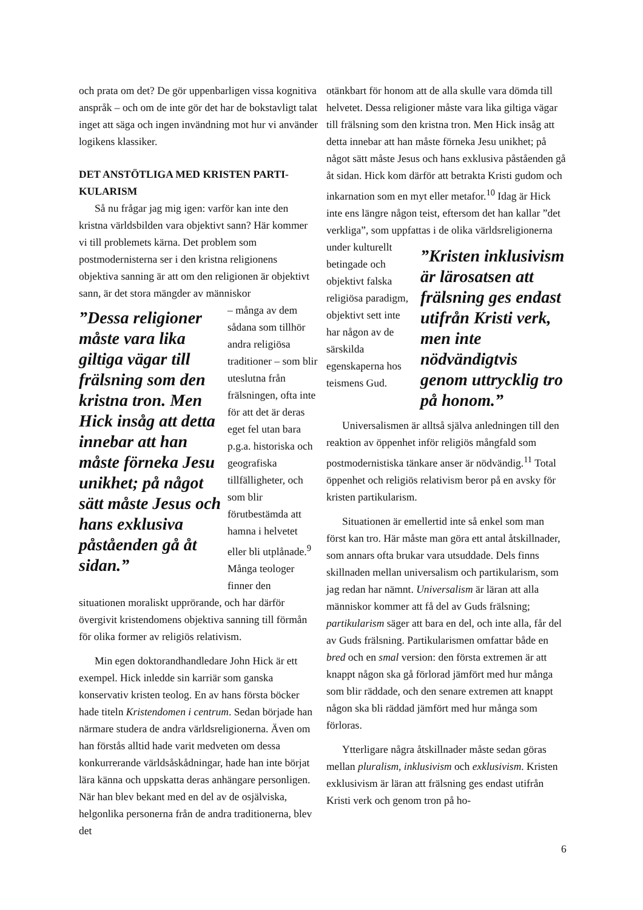och prata om det? De gör uppenbarligen vissa kognitiva anspråk – och om de inte gör det har de bokstavligt talat inget att säga och ingen invändning mot hur vi använder logikens klassiker.
DET ANSTÖTLIGA MED KRISTEN PARTI-KULARISM
Så nu frågar jag mig igen: varför kan inte den kristna världsbilden vara objektivt sann? Här kommer vi till problemets kärna. Det problem som postmodernisterna ser i den kristna religionens objektiva sanning är att om den religionen är objektivt sann, är det stora mängder av människor
”Dessa religioner måste vara lika giltiga vägar till frälsning som den kristna tron. Men Hick insåg att detta innebar att han måste förneka Jesu unikhet; på något sätt måste Jesus och hans exklusiva påståenden gå åt sidan.”
– många av dem sådana som tillhör andra religiösa traditioner – som blir uteslutna från frälsningen, ofta inte för att det är deras eget fel utan bara p.g.a. historiska och geografiska tillfälligheter, och som blir förutbestämda att hamna i helvetet eller bli utplånade.<sup>9</sup> Många teologer finner den situationen moraliskt upprörande, och har därför övergivit kristendomens objektiva sanning till förmån för olika former av religiös relativism.
Min egen doktorandhandledare John Hick är ett exempel. Hick inledde sin karriär som ganska konservativ kristen teolog. En av hans första böcker hade titeln Kristendomen i centrum. Sedan började han närmare studera de andra världsreligionerna. Även om han förstås alltid hade varit medveten om dessa konkurrerande världsåskådningar, hade han inte börjat lära känna och uppskatta deras anhängare personligen. När han blev bekant med en del av de osjälviska, helgonlika personerna från de andra traditionerna, blev det
otänkbart för honom att de alla skulle vara dömda till helvetet. Dessa religioner måste vara lika giltiga vägar till frälsning som den kristna tron. Men Hick insåg att detta innebar att han måste förneka Jesu unikhet; på något sätt måste Jesus och hans exklusiva påståenden gå åt sidan. Hick kom därför att betrakta Kristi gudom och inkarnation som en myt eller metafor.<sup>10</sup> Idag är Hick inte ens längre någon teist, eftersom det han kallar ”det verkliga”, som uppfattas i de olika ”Kristen inklusivism är lärosatsen att frälsning ges endast utifrån Kristi verk, men inte nödvändigtvis genom uttrycklig tro på honom.” världsreligionerna under kulturellt betingade och objektivt falska religiösa paradigm, objektivt sett inte har någon av de särskilda egenskaperna hos teismens Gud.
Universalismen är alltså själva anledningen till den reaktion av öppenhet inför religiös mångfald som postmodernistiska tänkare anser är nödvändig.<sup>11</sup> Total öppenhet och religiös relativism beror på en avsky för kristen partikularism.
Situationen är emellertid inte så enkel som man först kan tro. Här måste man göra ett antal åtskillnader, som annars ofta brukar vara utsuddade. Dels finns skillnaden mellan universalism och partikularism, som jag redan har nämnt. Universalism är läran att alla människor kommer att få del av Guds frälsning; partikularism säger att bara en del, och inte alla, får del av Guds frälsning. Partikularismen omfattar både en bred och en smal version: den första extremen är att knappt någon ska gå förlorad jämfört med hur många som blir räddade, och den senare extremen att knappt någon ska bli räddad jämfört med hur många som förloras.
Ytterligare några åtskillnader måste sedan göras mellan pluralism, inklusivism och exklusivism. Kristen exklusivism är läran att frälsning ges endast utifrån Kristi verk och genom tron på ho-
6